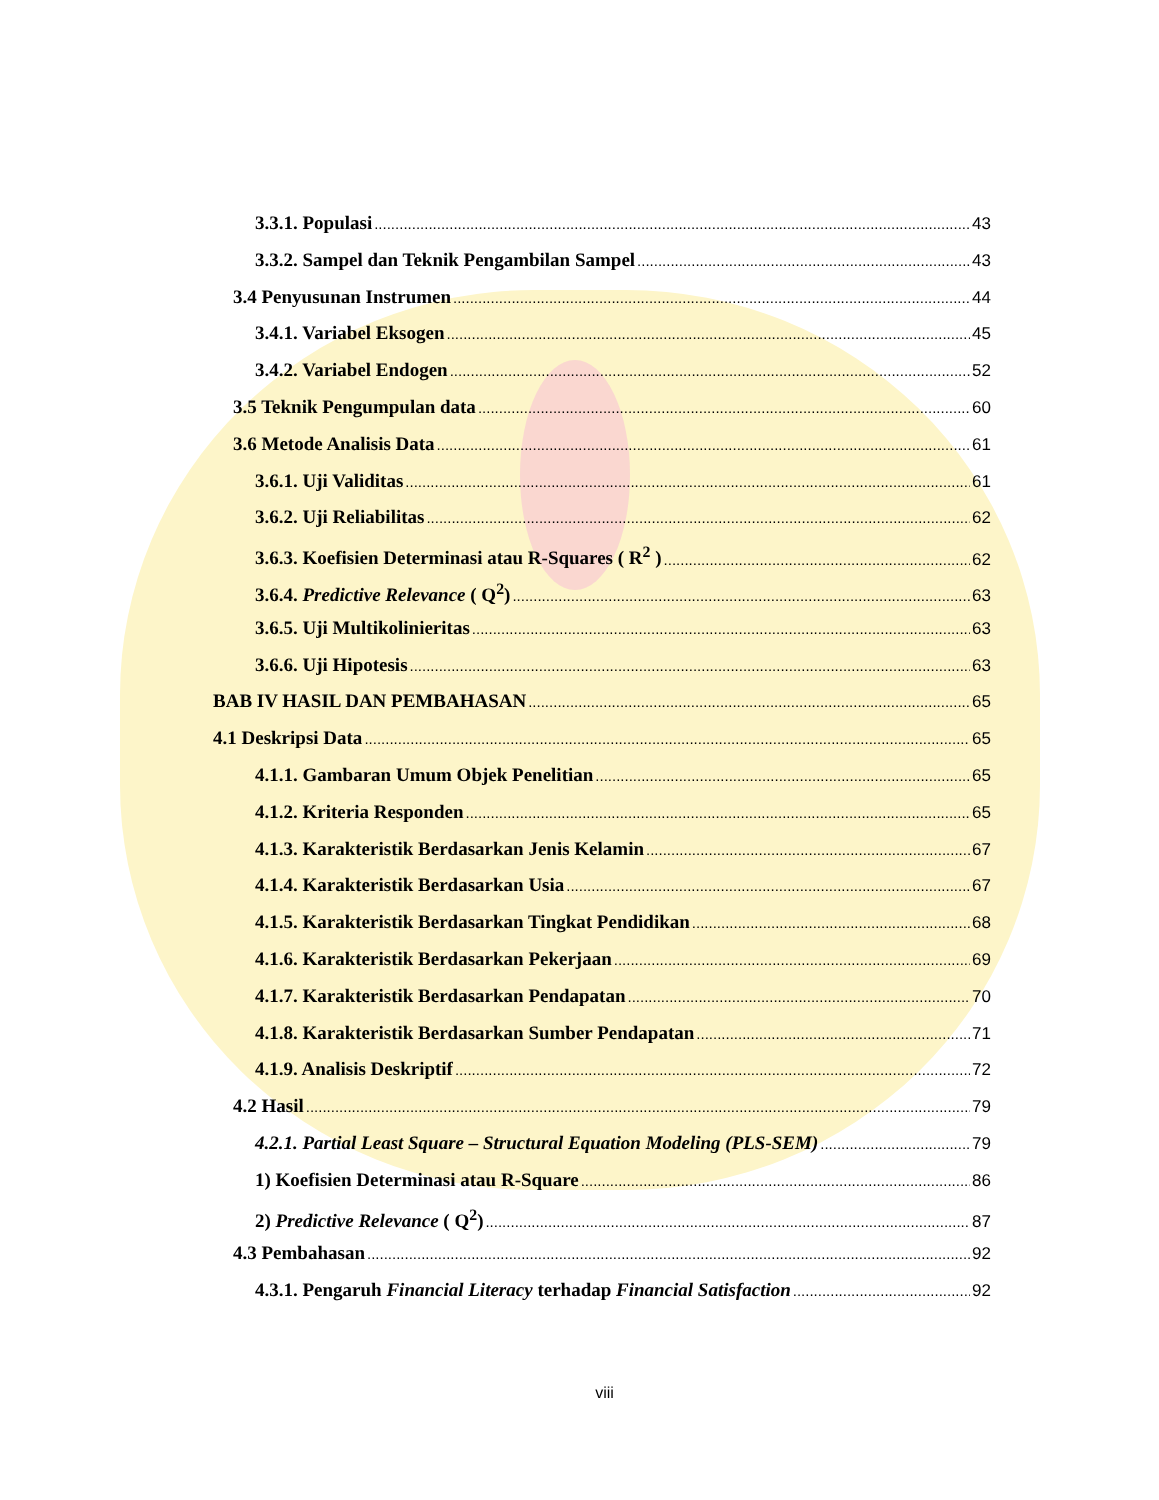3.3.1. Populasi 43
3.3.2. Sampel dan Teknik Pengambilan Sampel 43
3.4 Penyusunan Instrumen 44
3.4.1. Variabel Eksogen 45
3.4.2. Variabel Endogen 52
3.5 Teknik Pengumpulan data 60
3.6 Metode Analisis Data 61
3.6.1. Uji Validitas 61
3.6.2. Uji Reliabilitas 62
3.6.3. Koefisien Determinasi atau R-Squares ( R<sup>2</sup> ) 62
3.6.4. Predictive Relevance ( Q<sup>2</sup>) 63
3.6.5. Uji Multikolinieritas 63
3.6.6. Uji Hipotesis 63
BAB IV HASIL DAN PEMBAHASAN 65
4.1 Deskripsi Data 65
4.1.1. Gambaran Umum Objek Penelitian 65
4.1.2. Kriteria Responden 65
4.1.3. Karakteristik Berdasarkan Jenis Kelamin 67
4.1.4. Karakteristik Berdasarkan Usia 67
4.1.5. Karakteristik Berdasarkan Tingkat Pendidikan 68
4.1.6. Karakteristik Berdasarkan Pekerjaan 69
4.1.7. Karakteristik Berdasarkan Pendapatan 70
4.1.8. Karakteristik Berdasarkan Sumber Pendapatan 71
4.1.9. Analisis Deskriptif 72
4.2 Hasil 79
4.2.1. Partial Least Square – Structural Equation Modeling (PLS-SEM) 79
1) Koefisien Determinasi atau R-Square 86
2) Predictive Relevance ( Q<sup>2</sup>) 87
4.3 Pembahasan 92
4.3.1. Pengaruh Financial Literacy terhadap Financial Satisfaction 92
viii